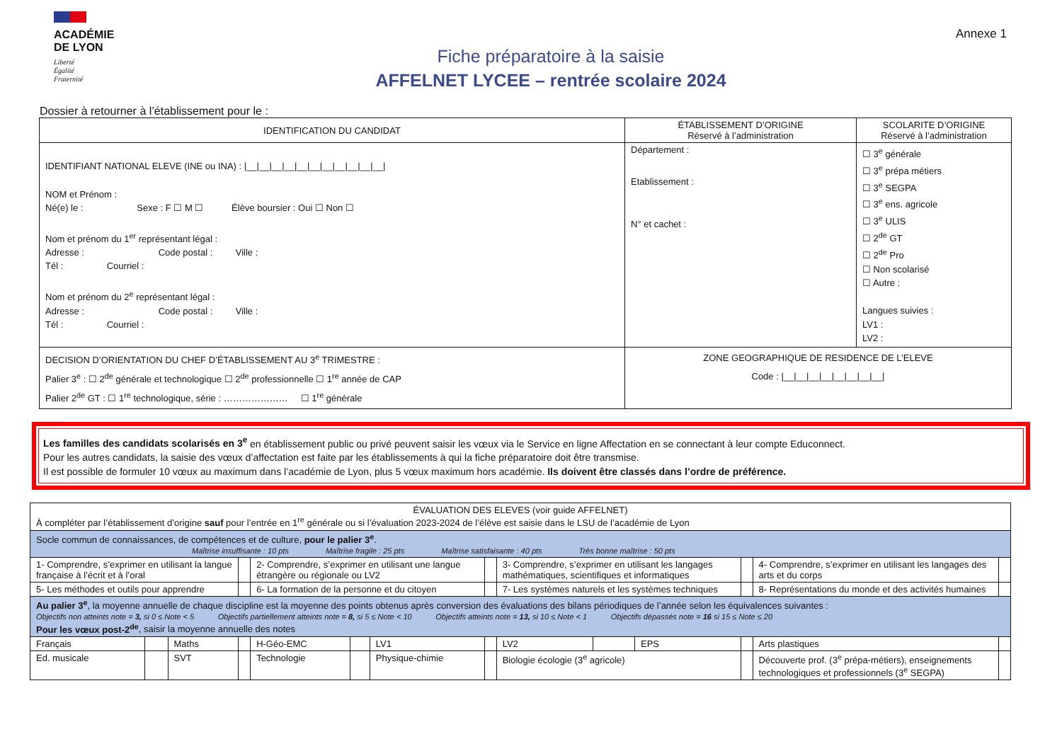ACADÉMIE
DE LYON
Liberté
Égalité
Fraternité
Fiche préparatoire à la saisie
AFFELNET LYCEE – rentrée scolaire 2024
Annexe 1
Dossier à retourner à l’établissement pour le :
| IDENTIFICATION DU CANDIDAT | ÉTABLISSEMENT D’ORIGINE Réservé à l’administration | SCOLARITE D’ORIGINE Réservé à l’administration |
| --- | --- | --- |
| IDENTIFIANT NATIONAL ELEVE (INE ou INA) : /__/__/__/__/__/__/__/__/__/__/__/ NOM et Prénom : Né(e) le : Sexe : F ☐ M ☐ Élève boursier : Oui ☐ Non ☐ Nom et prénom du 1<sup>er</sup> représentant légal : Adresse : Code postal : Ville : Tél : Courriel : Nom et prénom du 2<sup>e</sup> représentant légal : Adresse : Code postal : Ville : Tél : Courriel : | Département : Etablissement : N° et cachet : | ☐ 3<sup>e</sup> générale ☐ 3<sup>e</sup> prépa métiers ☐ 3<sup>e</sup> SEGPA ☐ 3<sup>e</sup> ens. agricole ☐ 3<sup>e</sup> ULIS ☐ 2<sup>de</sup> GT ☐ 2<sup>de</sup> Pro ☐ Non scolarisé ☐ Autre : Langues suivies : LV1 : LV2 : |
| DECISION D’ORIENTATION DU CHEF D’ÉTABLISSEMENT AU 3<sup>e</sup> TRIMESTRE : Palier 3<sup>e</sup> : ☐ 2<sup>de</sup> générale et technologique ☐ 2<sup>de</sup> professionnelle ☐ 1<sup>re</sup> année de CAP Palier 2<sup>de</sup> GT : ☐ 1<sup>re</sup> technologique, série : ………………… ☐ 1<sup>re</sup> générale | ZONE GEOGRAPHIQUE DE RESIDENCE DE L’ELEVE Code : /__/__/__/__/__/__/__/__/ | |
Les familles des candidats scolarisés en 3<sup>e</sup> en établissement public ou privé peuvent saisir les vœux via le Service en ligne Affectation en se connectant à leur compte Educonnect.
Pour les autres candidats, la saisie des vœux d’affectation est faite par les établissements à qui la fiche préparatoire doit être transmise.
Il est possible de formuler 10 vœux au maximum dans l’académie de Lyon, plus 5 vœux maximum hors académie. Ils doivent être classés dans l’ordre de préférence.
| ÉVALUATION DES ELEVES (voir guide AFFELNET) À compléter par l’établissement d’origine sauf pour l’entrée en 1<sup>re</sup> générale ou si l’évaluation 2023-2024 de l’élève est saisie dans le LSU de l’académie de Lyon | | | | | | | | | | | | | |
| Socle commun de connaissances, de compétences et de culture, pour le palier 3<sup>e</sup> . Maîtrise insuffisante : 10 pts Maîtrise fragile : 25 pts Maîtrise satisfaisante : 40 pts Très bonne maîtrise : 50 pts | | | | | | | | | | | | | |
| 1- Comprendre, s’exprimer en utilisant la langue française à l’écrit et à l’oral | | | | 2- Comprendre, s’exprimer en utilisant une langue étrangère ou régionale ou LV2 | | | | 3- Comprendre, s’exprimer en utilisant les langages mathématiques, scientifiques et informatiques | | | | 4- Comprendre, s’exprimer en utilisant les langages des arts et du corps | |
| 5- Les méthodes et outils pour apprendre | | | | 6- La formation de la personne et du citoyen | | | | 7- Les systèmes naturels et les systèmes techniques | | | | 8- Représentations du monde et des activités humaines | |
| Au palier 3<sup>e</sup> , la moyenne annuelle de chaque discipline est la moyenne des points obtenus après conversion des évaluations des bilans périodiques de l’année selon les équivalences suivantes : Objectifs non atteints note = 3, si 0 ≤ Note < 5 Objectifs partiellement atteints note = 8, si 5 ≤ Note < 10 Objectifs atteints note = 13, si 10 ≤ Note < 1 Objectifs dépassés note = 16 si 15 ≤ Note ≤ 20 Pour les vœux post-2<sup>de</sup> , saisir la moyenne annuelle des notes | | | | | | | | | | | | | |
| Français | | Maths | | H-Géo-EMC | | LV1 | | LV2 | | EPS | | Arts plastiques | |
| Ed. musicale | | SVT | | Technologie | | Physique-chimie | | Biologie écologie (3<sup>e</sup> agricole) | | | | Découverte prof. (3<sup>e</sup> prépa-métiers), enseignements technologiques et professionnels (3<sup>e</sup> SEGPA) | |